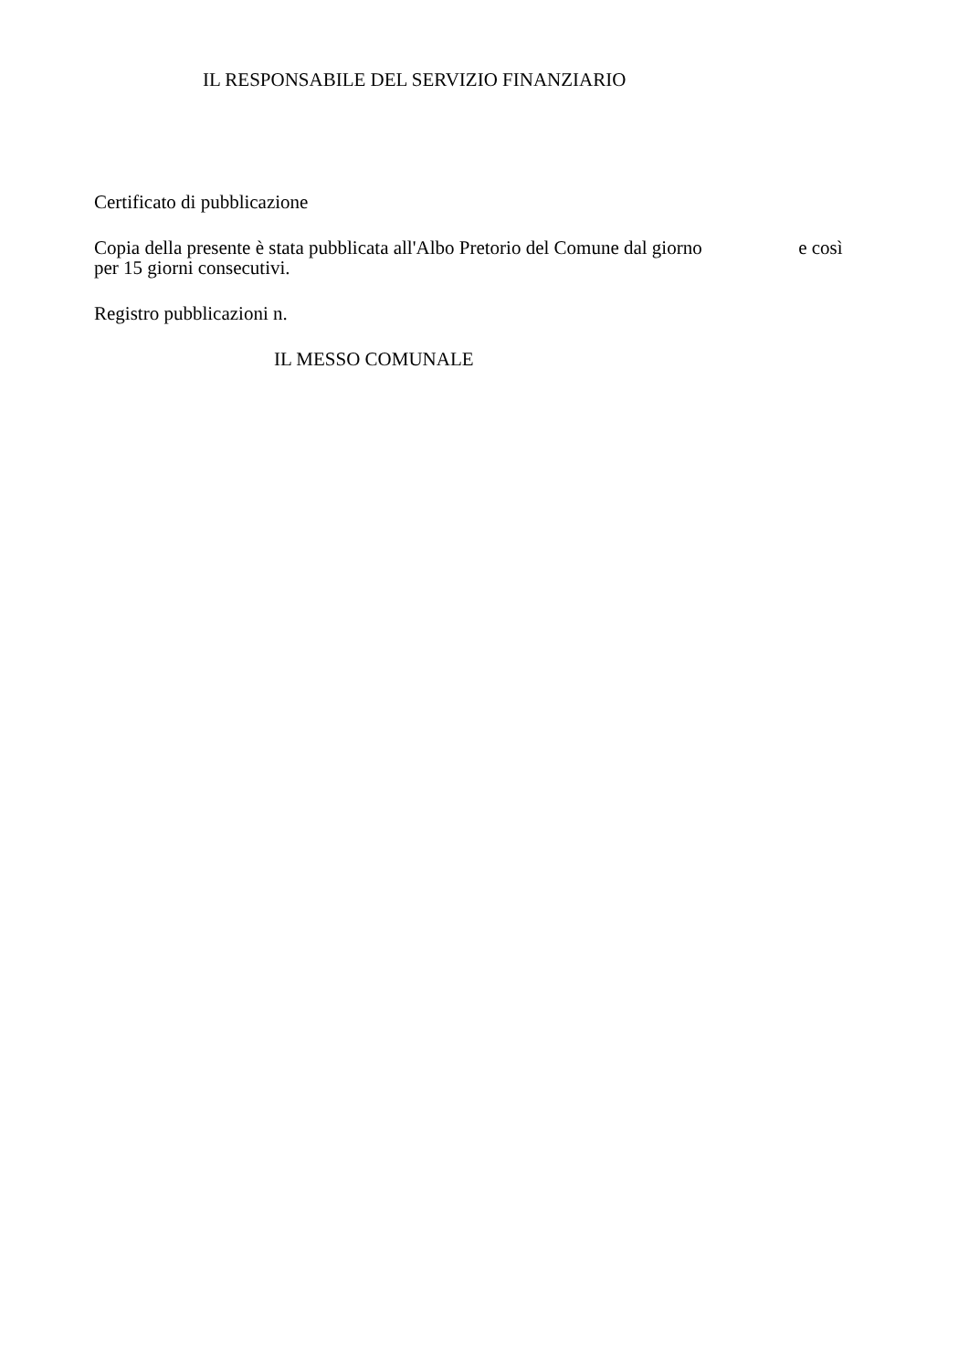IL RESPONSABILE DEL SERVIZIO FINANZIARIO
Certificato di pubblicazione
Copia della presente è stata pubblicata all'Albo Pretorio del Comune dal giorno e così per 15 giorni consecutivi.
Registro pubblicazioni n.
IL MESSO COMUNALE